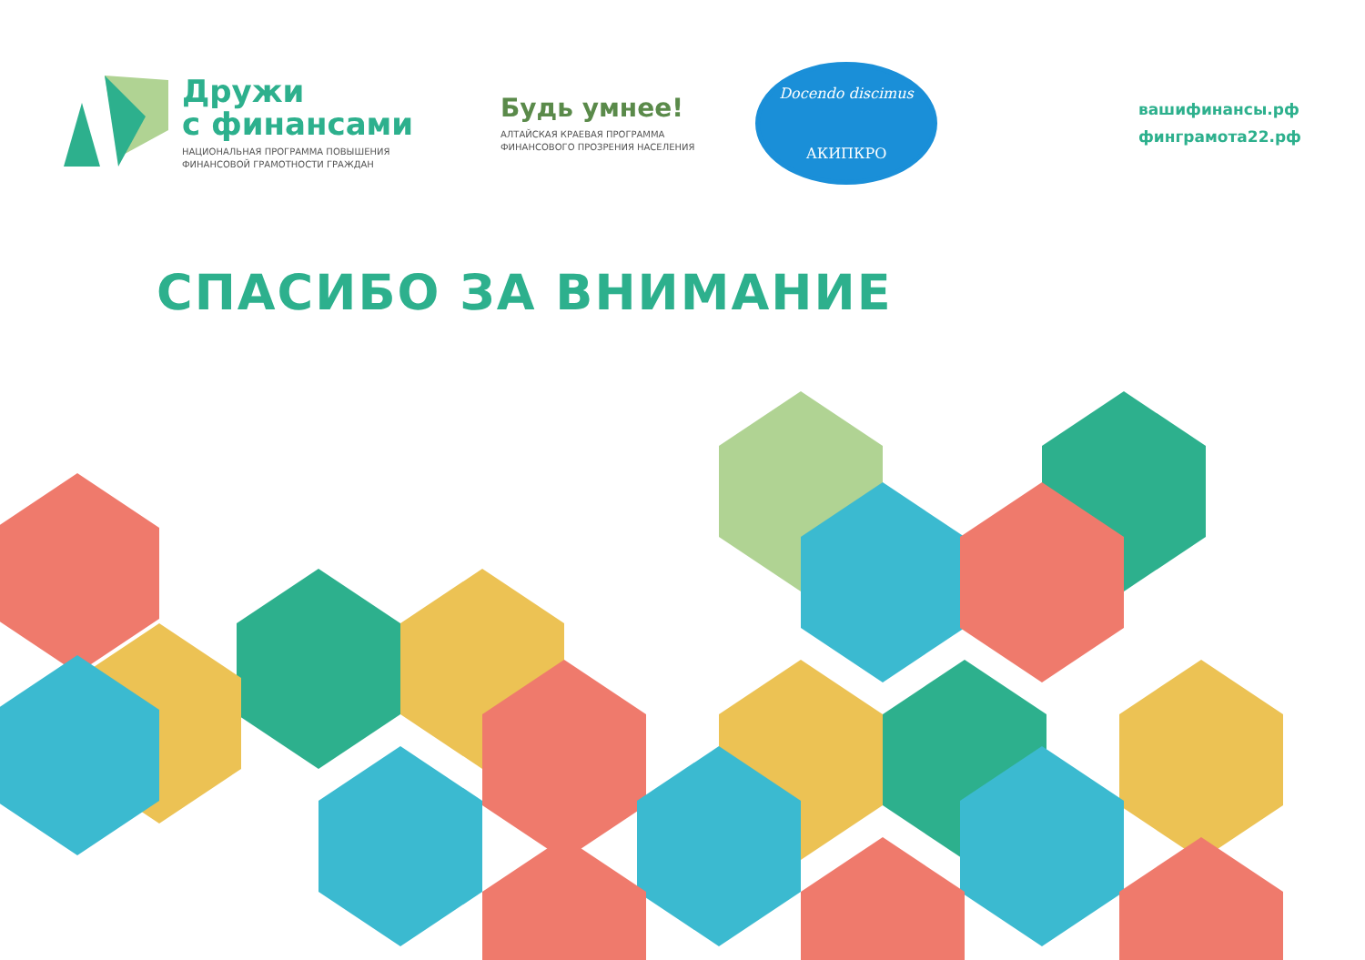Дружи
с финансами
НАЦИОНАЛЬНАЯ ПРОГРАММА ПОВЫШЕНИЯ
ФИНАНСОВОЙ ГРАМОТНОСТИ ГРАЖДАН
Будь умнее!
АЛТАЙСКАЯ КРАЕВАЯ ПРОГРАММА
ФИНАНСОВОГО ПРОЗРЕНИЯ НАСЕЛЕНИЯ
Docendo discimus
АКИПКРО
вашифинансы.рф
финграмота22.рф
СПАСИБО ЗА ВНИМАНИЕ